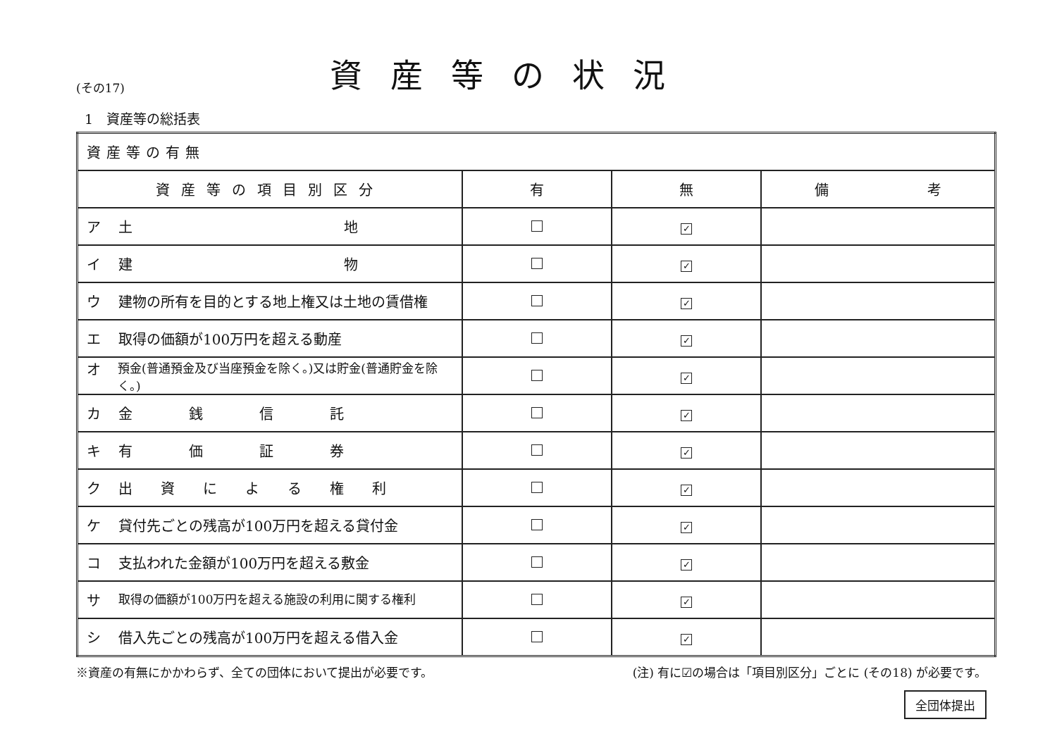(その17)
資産等の状況
1　資産等の総括表
| 資産等の有無 | | | |
| 資産等の項目別区分 | 有 | 無 | 備 考 |
| ア 土 地 | | ✓ | |
| イ 建 物 | | ✓ | |
| ウ 建物の所有を目的とする地上権又は土地の賃借権 | | ✓ | |
| エ 取得の価額が100万円を超える動産 | | ✓ | |
| オ 預金(普通預金及び当座預金を除く。)又は貯金(普通貯金を除く。) | | ✓ | |
| カ 金 銭 信 託 | | ✓ | |
| キ 有 価 証 券 | | ✓ | |
| ク 出 資 に よ る 権 利 | | ✓ | |
| ケ 貸付先ごとの残高が100万円を超える貸付金 | | ✓ | |
| コ 支払われた金額が100万円を超える敷金 | | ✓ | |
| サ 取得の価額が100万円を超える施設の利用に関する権利 | | ✓ | |
| シ 借入先ごとの残高が100万円を超える借入金 | | ✓ | |
※資産の有無にかかわらず、全ての団体において提出が必要です。 (注) 有に☑の場合は「項目別区分」ごとに (その18) が必要です。
全団体提出